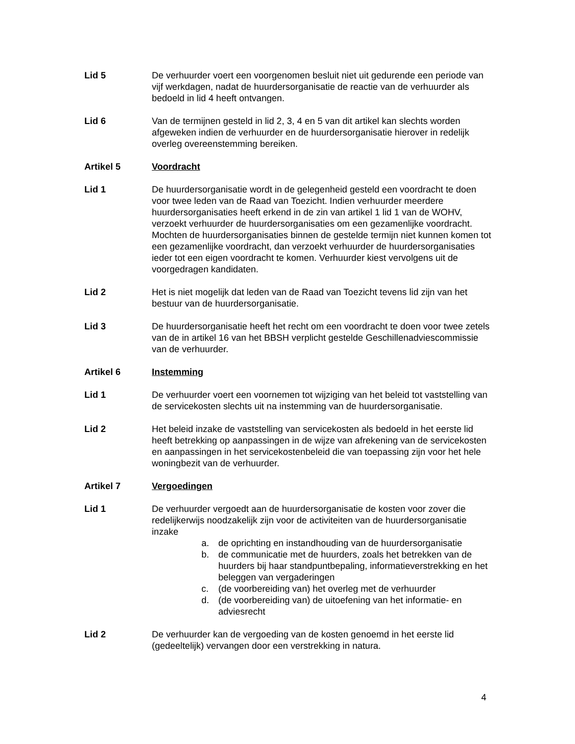Lid 5 De verhuurder voert een voorgenomen besluit niet uit gedurende een periode van vijf werkdagen, nadat de huurdersorganisatie de reactie van de verhuurder als bedoeld in lid 4 heeft ontvangen.
Lid 6 Van de termijnen gesteld in lid 2, 3, 4 en 5 van dit artikel kan slechts worden afgeweken indien de verhuurder en de huurdersorganisatie hierover in redelijk overleg overeenstemming bereiken.
Artikel 5 Voordracht
Lid 1 De huurdersorganisatie wordt in de gelegenheid gesteld een voordracht te doen voor twee leden van de Raad van Toezicht. Indien verhuurder meerdere huurdersorganisaties heeft erkend in de zin van artikel 1 lid 1 van de WOHV, verzoekt verhuurder de huurdersorganisaties om een gezamenlijke voordracht. Mochten de huurdersorganisaties binnen de gestelde termijn niet kunnen komen tot een gezamenlijke voordracht, dan verzoekt verhuurder de huurdersorganisaties ieder tot een eigen voordracht te komen. Verhuurder kiest vervolgens uit de voorgedragen kandidaten.
Lid 2 Het is niet mogelijk dat leden van de Raad van Toezicht tevens lid zijn van het bestuur van de huurdersorganisatie.
Lid 3 De huurdersorganisatie heeft het recht om een voordracht te doen voor twee zetels van de in artikel 16 van het BBSH verplicht gestelde Geschillenadviescommissie van de verhuurder.
Artikel 6 Instemming
Lid 1 De verhuurder voert een voornemen tot wijziging van het beleid tot vaststelling van de servicekosten slechts uit na instemming van de huurdersorganisatie.
Lid 2 Het beleid inzake de vaststelling van servicekosten als bedoeld in het eerste lid heeft betrekking op aanpassingen in de wijze van afrekening van de servicekosten en aanpassingen in het servicekostenbeleid die van toepassing zijn voor het hele woningbezit van de verhuurder.
Artikel 7 Vergoedingen
Lid 1 De verhuurder vergoedt aan de huurdersorganisatie de kosten voor zover die redelijkerwijs noodzakelijk zijn voor de activiteiten van de huurdersorganisatie inzake
a. de oprichting en instandhouding van de huurdersorganisatie
b. de communicatie met de huurders, zoals het betrekken van de huurders bij haar standpuntbepaling, informatieverstrekking en het beleggen van vergaderingen
c. (de voorbereiding van) het overleg met de verhuurder
d. (de voorbereiding van) de uitoefening van het informatie- en adviesrecht
Lid 2 De verhuurder kan de vergoeding van de kosten genoemd in het eerste lid (gedeeltelijk) vervangen door een verstrekking in natura.
4